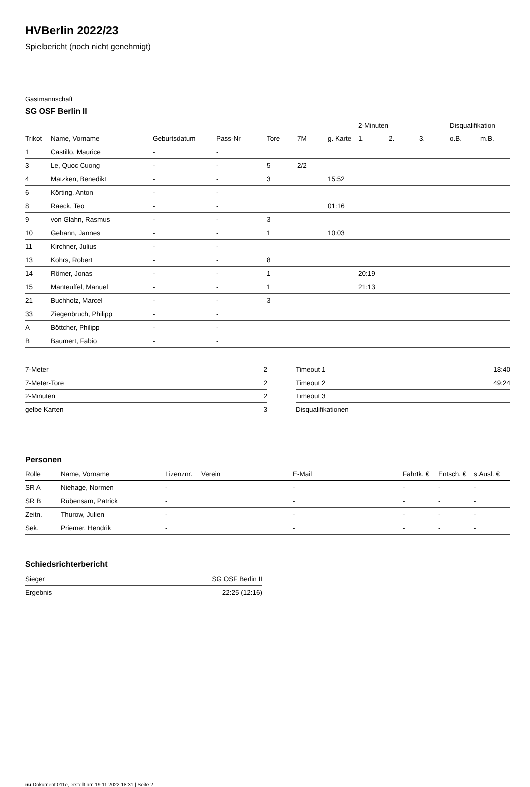HVBerlin 2022/23
Spielbericht (noch nicht genehmigt)
Gastmannschaft
SG OSF Berlin II
| | | | | | | | 2-Minuten | | | Disqualifikation | |
| --- | --- | --- | --- | --- | --- | --- | --- | --- | --- | --- | --- |
| Trikot | Name, Vorname | Geburtsdatum | Pass-Nr | Tore | 7M | g. Karte | 1. | 2. | 3. | o.B. | m.B. |
| 1 | Castillo, Maurice | - | - | | | | | | | | |
| 3 | Le, Quoc Cuong | - | - | 5 | 2/2 | | | | | | |
| 4 | Matzken, Benedikt | - | - | 3 | | 15:52 | | | | | |
| 6 | Körting, Anton | - | - | | | | | | | | |
| 8 | Raeck, Teo | - | - | | | 01:16 | | | | | |
| 9 | von Glahn, Rasmus | - | - | 3 | | | | | | | |
| 10 | Gehann, Jannes | - | - | 1 | | 10:03 | | | | | |
| 11 | Kirchner, Julius | - | - | | | | | | | | |
| 13 | Kohrs, Robert | - | - | 8 | | | | | | | |
| 14 | Römer, Jonas | - | - | 1 | | | 20:19 | | | | |
| 15 | Manteuffel, Manuel | - | - | 1 | | | 21:13 | | | | |
| 21 | Buchholz, Marcel | - | - | 3 | | | | | | | |
| 33 | Ziegenbruch, Philipp | - | - | | | | | | | | |
| A | Böttcher, Philipp | - | - | | | | | | | | |
| B | Baumert, Fabio | - | - | | | | | | | | |
| 7-Meter | 2 |
| 7-Meter-Tore | 2 |
| 2-Minuten | 2 |
| gelbe Karten | 3 |
| Timeout 1 | 18:40 |
| Timeout 2 | 49:24 |
| Timeout 3 | |
| Disqualifikationen | |
Personen
| Rolle | Name, Vorname | Lizenznr. | Verein | E-Mail | Fahrtk. € | Entsch. € | s.Ausl. € |
| --- | --- | --- | --- | --- | --- | --- | --- |
| SR A | Niehage, Normen | - | | - | - | - | - |
| SR B | Rübensam, Patrick | - | | - | - | - | - |
| Zeitn. | Thurow, Julien | - | | - | - | - | - |
| Sek. | Priemer, Hendrik | - | | - | - | - | - |
Schiedsrichterbericht
| Sieger | SG OSF Berlin II |
| Ergebnis | 22:25 (12:16) |
nu.Dokument 011e, erstellt am 19.11.2022 18:31 | Seite 2